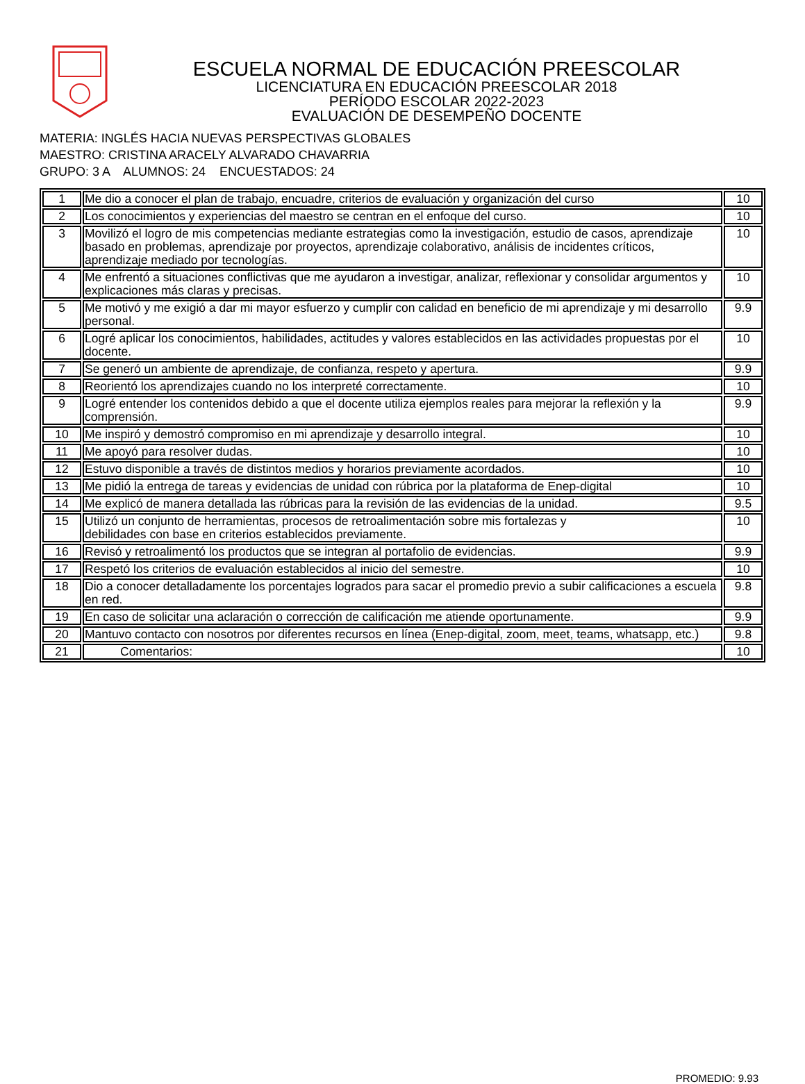ESCUELA NORMAL DE EDUCACIÓN PREESCOLAR
LICENCIATURA EN EDUCACIÓN PREESCOLAR 2018
PERÍODO ESCOLAR 2022-2023
EVALUACIÓN DE DESEMPEÑO DOCENTE
MATERIA: INGLÉS HACIA NUEVAS PERSPECTIVAS GLOBALES
MAESTRO: CRISTINA ARACELY ALVARADO CHAVARRIA
GRUPO: 3 A ALUMNOS: 24 ENCUESTADOS: 24
| 1 | Me dio a conocer el plan de trabajo, encuadre, criterios de evaluación y organización del curso | 10 |
| 2 | Los conocimientos y experiencias del maestro se centran en el enfoque del curso. | 10 |
| 3 | Movilizó el logro de mis competencias mediante estrategias como la investigación, estudio de casos, aprendizaje basado en problemas, aprendizaje por proyectos, aprendizaje colaborativo, análisis de incidentes críticos, aprendizaje mediado por tecnologías. | 10 |
| 4 | Me enfrentó a situaciones conflictivas que me ayudaron a investigar, analizar, reflexionar y consolidar argumentos y explicaciones más claras y precisas. | 10 |
| 5 | Me motivó y me exigió a dar mi mayor esfuerzo y cumplir con calidad en beneficio de mi aprendizaje y mi desarrollo personal. | 9.9 |
| 6 | Logré aplicar los conocimientos, habilidades, actitudes y valores establecidos en las actividades propuestas por el docente. | 10 |
| 7 | Se generó un ambiente de aprendizaje, de confianza, respeto y apertura. | 9.9 |
| 8 | Reorientó los aprendizajes cuando no los interpreté correctamente. | 10 |
| 9 | Logré entender los contenidos debido a que el docente utiliza ejemplos reales para mejorar la reflexión y la comprensión. | 9.9 |
| 10 | Me inspiró y demostró compromiso en mi aprendizaje y desarrollo integral. | 10 |
| 11 | Me apoyó para resolver dudas. | 10 |
| 12 | Estuvo disponible a través de distintos medios y horarios previamente acordados. | 10 |
| 13 | Me pidió la entrega de tareas y evidencias de unidad con rúbrica por la plataforma de Enep-digital | 10 |
| 14 | Me explicó de manera detallada las rúbricas para la revisión de las evidencias de la unidad. | 9.5 |
| 15 | Utilizó un conjunto de herramientas, procesos de retroalimentación sobre mis fortalezas y debilidades con base en criterios establecidos previamente. | 10 |
| 16 | Revisó y retroalimentó los productos que se integran al portafolio de evidencias. | 9.9 |
| 17 | Respetó los criterios de evaluación establecidos al inicio del semestre. | 10 |
| 18 | Dio a conocer detalladamente los porcentajes logrados para sacar el promedio previo a subir calificaciones a escuela en red. | 9.8 |
| 19 | En caso de solicitar una aclaración o corrección de calificación me atiende oportunamente. | 9.9 |
| 20 | Mantuvo contacto con nosotros por diferentes recursos en línea (Enep-digital, zoom, meet, teams, whatsapp, etc.) | 9.8 |
| 21 | Comentarios: | 10 |
PROMEDIO: 9.93